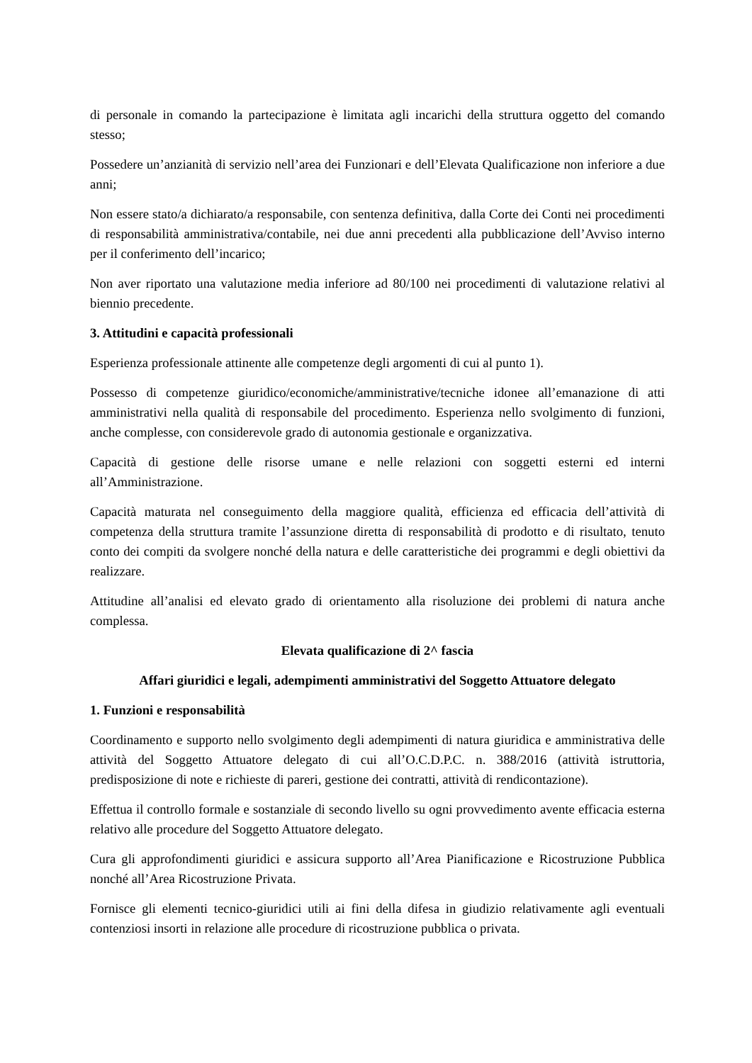di personale in comando la partecipazione è limitata agli incarichi della struttura oggetto del comando stesso;
Possedere un’anzianità di servizio nell’area dei Funzionari e dell’Elevata Qualificazione non inferiore a due anni;
Non essere stato/a dichiarato/a responsabile, con sentenza definitiva, dalla Corte dei Conti nei procedimenti di responsabilità amministrativa/contabile, nei due anni precedenti alla pubblicazione dell’Avviso interno per il conferimento dell’incarico;
Non aver riportato una valutazione media inferiore ad 80/100 nei procedimenti di valutazione relativi al biennio precedente.
3. Attitudini e capacità professionali
Esperienza professionale attinente alle competenze degli argomenti di cui al punto 1).
Possesso di competenze giuridico/economiche/amministrative/tecniche idonee all’emanazione di atti amministrativi nella qualità di responsabile del procedimento. Esperienza nello svolgimento di funzioni, anche complesse, con considerevole grado di autonomia gestionale e organizzativa.
Capacità di gestione delle risorse umane e nelle relazioni con soggetti esterni ed interni all’Amministrazione.
Capacità maturata nel conseguimento della maggiore qualità, efficienza ed efficacia dell’attività di competenza della struttura tramite l’assunzione diretta di responsabilità di prodotto e di risultato, tenuto conto dei compiti da svolgere nonché della natura e delle caratteristiche dei programmi e degli obiettivi da realizzare.
Attitudine all’analisi ed elevato grado di orientamento alla risoluzione dei problemi di natura anche complessa.
Elevata qualificazione di 2^ fascia
Affari giuridici e legali, adempimenti amministrativi del Soggetto Attuatore delegato
1. Funzioni e responsabilità
Coordinamento e supporto nello svolgimento degli adempimenti di natura giuridica e amministrativa delle attività del Soggetto Attuatore delegato di cui all’O.C.D.P.C. n. 388/2016 (attività istruttoria, predisposizione di note e richieste di pareri, gestione dei contratti, attività di rendicontazione).
Effettua il controllo formale e sostanziale di secondo livello su ogni provvedimento avente efficacia esterna relativo alle procedure del Soggetto Attuatore delegato.
Cura gli approfondimenti giuridici e assicura supporto all’Area Pianificazione e Ricostruzione Pubblica nonché all’Area Ricostruzione Privata.
Fornisce gli elementi tecnico-giuridici utili ai fini della difesa in giudizio relativamente agli eventuali contenziosi insorti in relazione alle procedure di ricostruzione pubblica o privata.